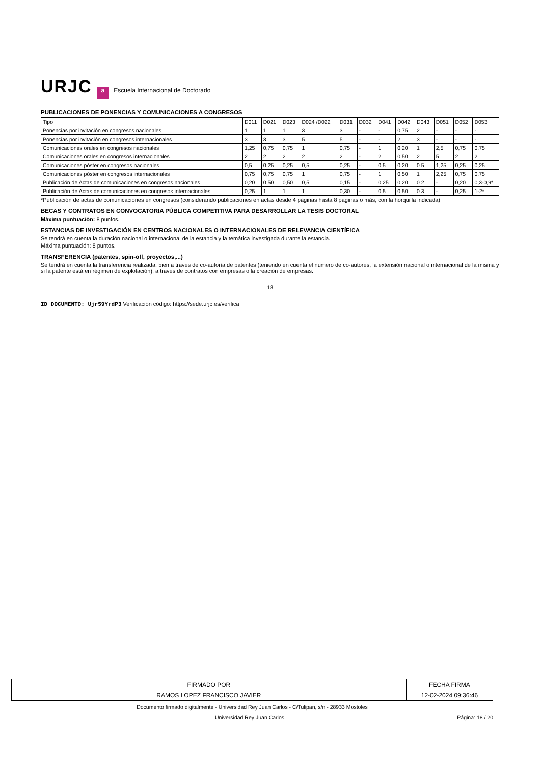URJC a Escuela Internacional de Doctorado
PUBLICACIONES DE PONENCIAS Y COMUNICACIONES A CONGRESOS
| Tipo | D011 | D021 | D023 | D024 /D022 | D031 | D032 | D041 | D042 | D043 | D051 | D052 | D053 |
| --- | --- | --- | --- | --- | --- | --- | --- | --- | --- | --- | --- | --- |
| Ponencias por invitación en congresos nacionales | 1 | 1 | 1 | 3 | 3 | - | - | 0,75 | 2 | - | - | - |
| Ponencias por invitación en congresos internacionales | 3 | 3 | 3 | 5 | 5 | - | - | 2 | 3 | - | - | - |
| Comunicaciones orales en congresos nacionales | 1,25 | 0,75 | 0,75 | 1 | 0,75 | - | 1 | 0,20 | 1 | 2,5 | 0,75 | 0,75 |
| Comunicaciones orales en congresos internacionales | 2 | 2 | 2 | 2 | 2 | - | 2 | 0,50 | 2 | 5 | 2 | 2 |
| Comunicaciones póster en congresos nacionales | 0,5 | 0,25 | 0,25 | 0,5 | 0,25 | - | 0.5 | 0,20 | 0.5 | 1,25 | 0,25 | 0,25 |
| Comunicaciones póster en congresos internacionales | 0,75 | 0,75 | 0,75 | 1 | 0,75 | - | 1 | 0,50 | 1 | 2,25 | 0,75 | 0,75 |
| Publicación de Actas de comunicaciones en congresos nacionales | 0,20 | 0,50 | 0,50 | 0,5 | 0,15 | - | 0.25 | 0,20 | 0.2 | - | 0,20 | 0,3-0,9* |
| Publicación de Actas de comunicaciones en congresos internacionales | 0,25 | 1 | 1 | 1 | 0,30 | - | 0.5 | 0,50 | 0.3 | - | 0,25 | 1-2* |
*Publicación de actas de comunicaciones en congresos (considerando publicaciones en actas desde 4 páginas hasta 8 páginas o más, con la horquilla indicada)
BECAS Y CONTRATOS EN CONVOCATORIA PÚBLICA COMPETITIVA PARA DESARROLLAR LA TESIS DOCTORAL
Máxima puntuación: 8 puntos.
ESTANCIAS DE INVESTIGACIÓN EN CENTROS NACIONALES O INTERNACIONALES DE RELEVANCIA CIENTÍFICA
Se tendrá en cuenta la duración nacional o internacional de la estancia y la temática investigada durante la estancia.
Máxima puntuación: 8 puntos.
TRANSFERENCIA (patentes, spin-off, proyectos,...)
Se tendrá en cuenta la transferencia realizada, bien a través de co-autoría de patentes (teniendo en cuenta el número de co-autores, la extensión nacional o internacional de la misma y si la patente está en régimen de explotación), a través de contratos con empresas o la creación de empresas.
18
ID DOCUMENTO: Ujr59YrdP3 Verificación código: https://sede.urjc.es/verifica
| FIRMADO POR | FECHA FIRMA |
| RAMOS LOPEZ FRANCISCO JAVIER | 12-02-2024 09:36:46 |
Documento firmado digitalmente - Universidad Rey Juan Carlos - C/Tulipan, s/n - 28933 Mostoles
Universidad Rey Juan Carlos Página: 18 / 20